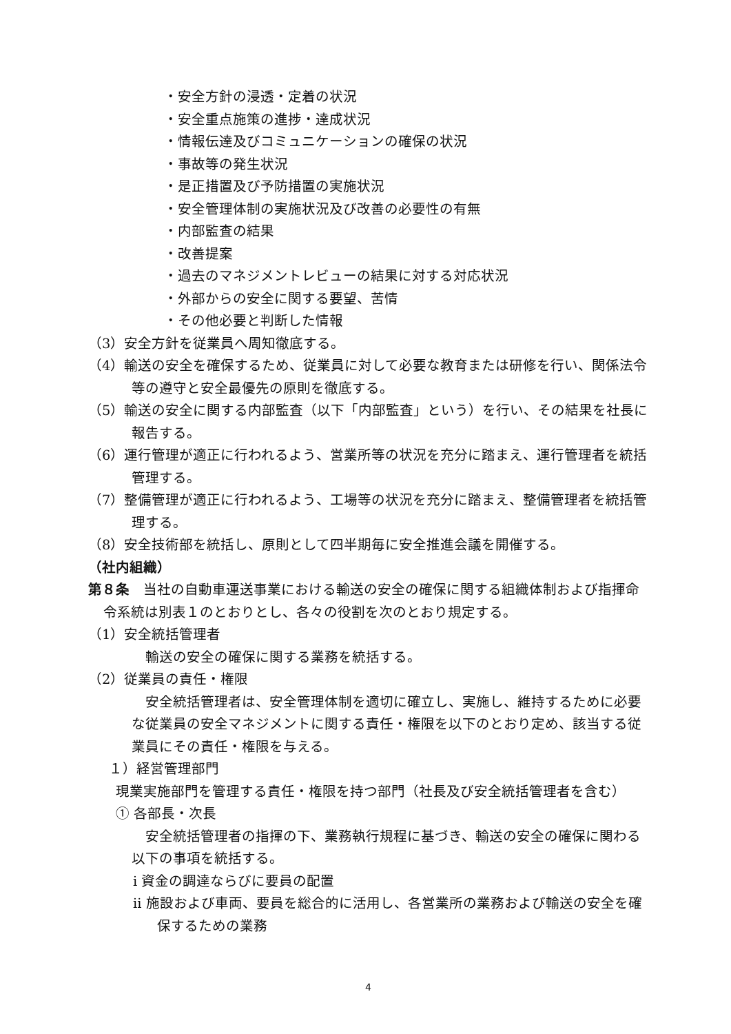・安全方針の浸透・定着の状況
・安全重点施策の進捗・達成状況
・情報伝達及びコミュニケーションの確保の状況
・事故等の発生状況
・是正措置及び予防措置の実施状況
・安全管理体制の実施状況及び改善の必要性の有無
・内部監査の結果
・改善提案
・過去のマネジメントレビューの結果に対する対応状況
・外部からの安全に関する要望、苦情
・その他必要と判断した情報
（3）安全方針を従業員へ周知徹底する。
（4）輸送の安全を確保するため、従業員に対して必要な教育または研修を行い、関係法令等の遵守と安全最優先の原則を徹底する。
（5）輸送の安全に関する内部監査（以下「内部監査」という）を行い、その結果を社長に報告する。
（6）運行管理が適正に行われるよう、営業所等の状況を充分に踏まえ、運行管理者を統括管理する。
（7）整備管理が適正に行われるよう、工場等の状況を充分に踏まえ、整備管理者を統括管理する。
（8）安全技術部を統括し、原則として四半期毎に安全推進会議を開催する。
（社内組織）
第８条　当社の自動車運送事業における輸送の安全の確保に関する組織体制および指揮命令系統は別表１のとおりとし、各々の役割を次のとおり規定する。
（1）安全統括管理者
　輸送の安全の確保に関する業務を統括する。
（2）従業員の責任・権限
　安全統括管理者は、安全管理体制を適切に確立し、実施し、維持するために必要な従業員の安全マネジメントに関する責任・権限を以下のとおり定め、該当する従業員にその責任・権限を与える。
１）経営管理部門
現業実施部門を管理する責任・権限を持つ部門（社長及び安全統括管理者を含む）
① 各部長・次長
　安全統括管理者の指揮の下、業務執行規程に基づき、輸送の安全の確保に関わる以下の事項を統括する。
ⅰ 資金の調達ならびに要員の配置
ⅱ 施設および車両、要員を総合的に活用し、各営業所の業務および輸送の安全を確保するための業務
4